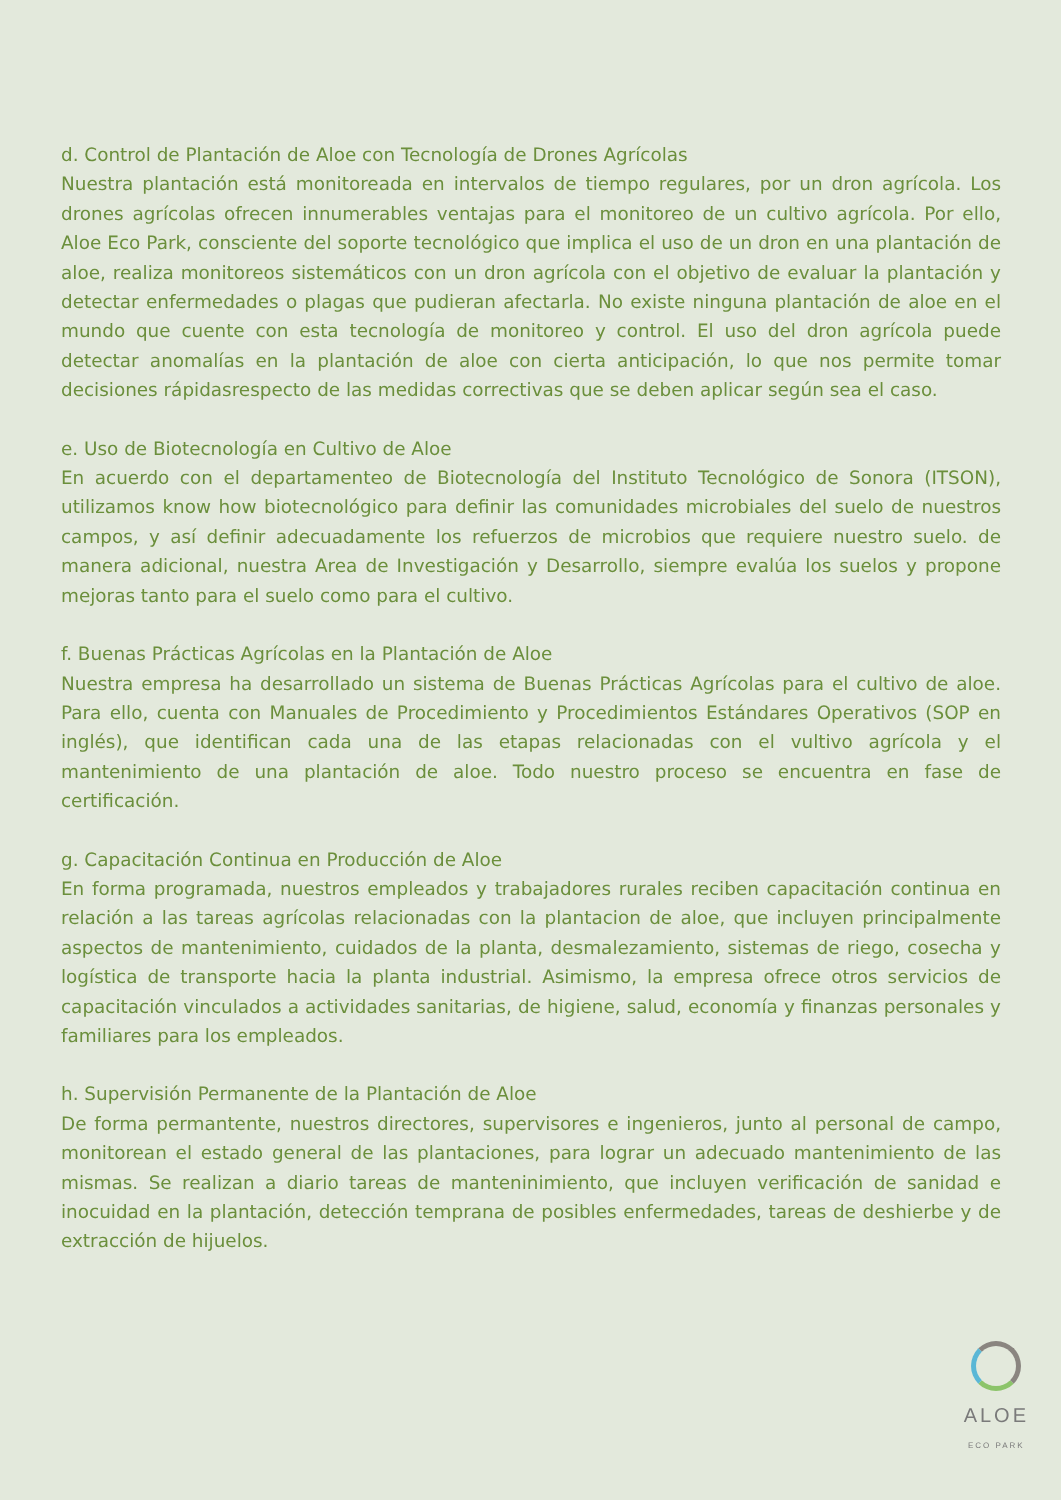d. Control de Plantación de Aloe con Tecnología de Drones Agrícolas
Nuestra plantación está monitoreada en intervalos de tiempo regulares, por un dron agrícola. Los drones agrícolas ofrecen innumerables ventajas para el monitoreo de un cultivo agrícola. Por ello, Aloe Eco Park, consciente del soporte tecnológico que implica el uso de un dron en una plantación de aloe, realiza monitoreos sistemáticos con un dron agrícola con el objetivo de evaluar la plantación y detectar enfermedades o plagas que pudieran afectarla. No existe ninguna plantación de aloe en el mundo que cuente con esta tecnología de monitoreo y control. El uso del dron agrícola puede detectar anomalías en la plantación de aloe con cierta anticipación, lo que nos permite tomar decisiones rápidasrespecto de las medidas correctivas que se deben aplicar según sea el caso.
e. Uso de Biotecnología en Cultivo de Aloe
En acuerdo con el departamenteo de Biotecnología del Instituto Tecnológico de Sonora (ITSON), utilizamos know how biotecnológico para definir las comunidades microbiales del suelo de nuestros campos, y así definir adecuadamente los refuerzos de microbios que requiere nuestro suelo. de manera adicional, nuestra Area de Investigación y Desarrollo, siempre evalúa los suelos y propone mejoras tanto para el suelo como para el cultivo.
f. Buenas Prácticas Agrícolas en la Plantación de Aloe
Nuestra empresa ha desarrollado un sistema de Buenas Prácticas Agrícolas para el cultivo de aloe. Para ello, cuenta con Manuales de Procedimiento y Procedimientos Estándares Operativos (SOP en inglés), que identifican cada una de las etapas relacionadas con el vultivo agrícola y el mantenimiento de una plantación de aloe. Todo nuestro proceso se encuentra en fase de certificación.
g. Capacitación Continua en Producción de Aloe
En forma programada, nuestros empleados y trabajadores rurales reciben capacitación continua en relación a las tareas agrícolas relacionadas con la plantacion de aloe, que incluyen principalmente aspectos de mantenimiento, cuidados de la planta, desmalezamiento, sistemas de riego, cosecha y logística de transporte hacia la planta industrial. Asimismo, la empresa ofrece otros servicios de capacitación vinculados a actividades sanitarias, de higiene, salud, economía y finanzas personales y familiares para los empleados.
h. Supervisión Permanente de la Plantación de Aloe
De forma permantente, nuestros directores, supervisores e ingenieros, junto al personal de campo, monitorean el estado general de las plantaciones, para lograr un adecuado mantenimiento de las mismas. Se realizan a diario tareas de manteninimiento, que incluyen verificación de sanidad e inocuidad en la plantación, detección temprana de posibles enfermedades, tareas de deshierbe y de extracción de hijuelos.
ALOE
ECO PARK